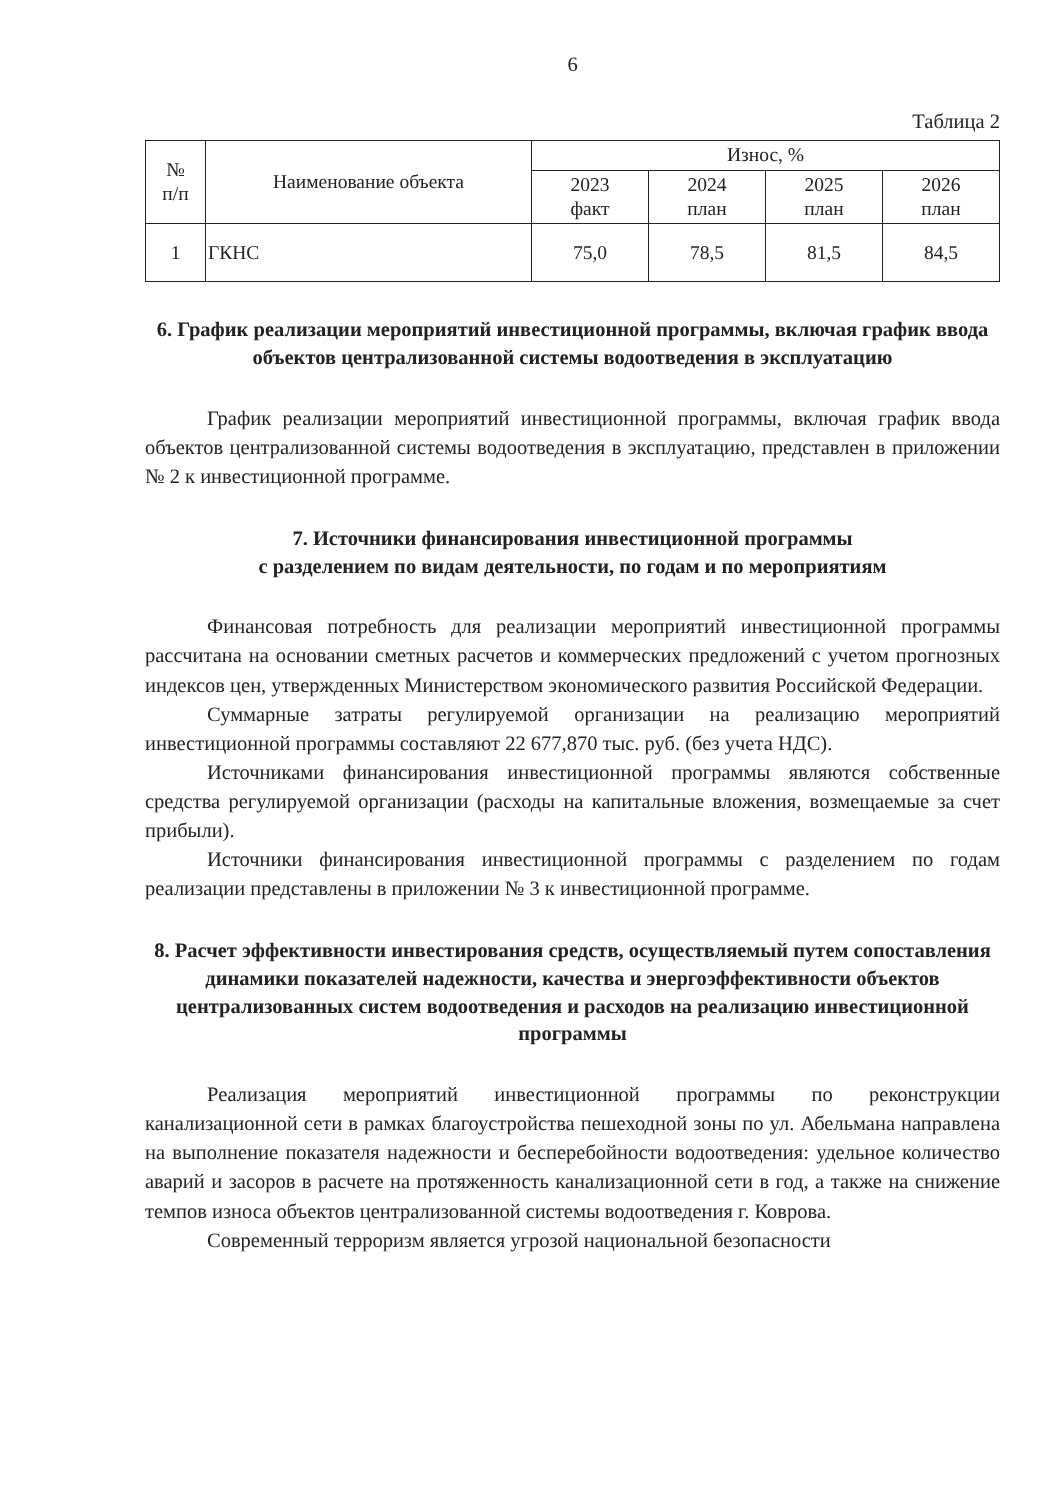6
Таблица 2
| № п/п | Наименование объекта | Износ, % | | | |
| --- | --- | --- | --- | --- | --- |
| | | 2023 факт | 2024 план | 2025 план | 2026 план |
| 1 | ГКНС | 75,0 | 78,5 | 81,5 | 84,5 |
6. График реализации мероприятий инвестиционной программы, включая график ввода объектов централизованной системы водоотведения в эксплуатацию
График реализации мероприятий инвестиционной программы, включая график ввода объектов централизованной системы водоотведения в эксплуатацию, представлен в приложении № 2 к инвестиционной программе.
7. Источники финансирования инвестиционной программы
с разделением по видам деятельности, по годам и по мероприятиям
Финансовая потребность для реализации мероприятий инвестиционной программы рассчитана на основании сметных расчетов и коммерческих предложений с учетом прогнозных индексов цен, утвержденных Министерством экономического развития Российской Федерации.
Суммарные затраты регулируемой организации на реализацию мероприятий инвестиционной программы составляют 22 677,870 тыс. руб. (без учета НДС).
Источниками финансирования инвестиционной программы являются собственные средства регулируемой организации (расходы на капитальные вложения, возмещаемые за счет прибыли).
Источники финансирования инвестиционной программы с разделением по годам реализации представлены в приложении № 3 к инвестиционной программе.
8. Расчет эффективности инвестирования средств, осуществляемый путем сопоставления динамики показателей надежности, качества и энергоэффективности объектов централизованных систем водоотведения и расходов на реализацию инвестиционной программы
Реализация мероприятий инвестиционной программы по реконструкции канализационной сети в рамках благоустройства пешеходной зоны по ул. Абельмана направлена на выполнение показателя надежности и бесперебойности водоотведения: удельное количество аварий и засоров в расчете на протяженность канализационной сети в год, а также на снижение темпов износа объектов централизованной системы водоотведения г. Коврова.
Современный терроризм является угрозой национальной безопасности